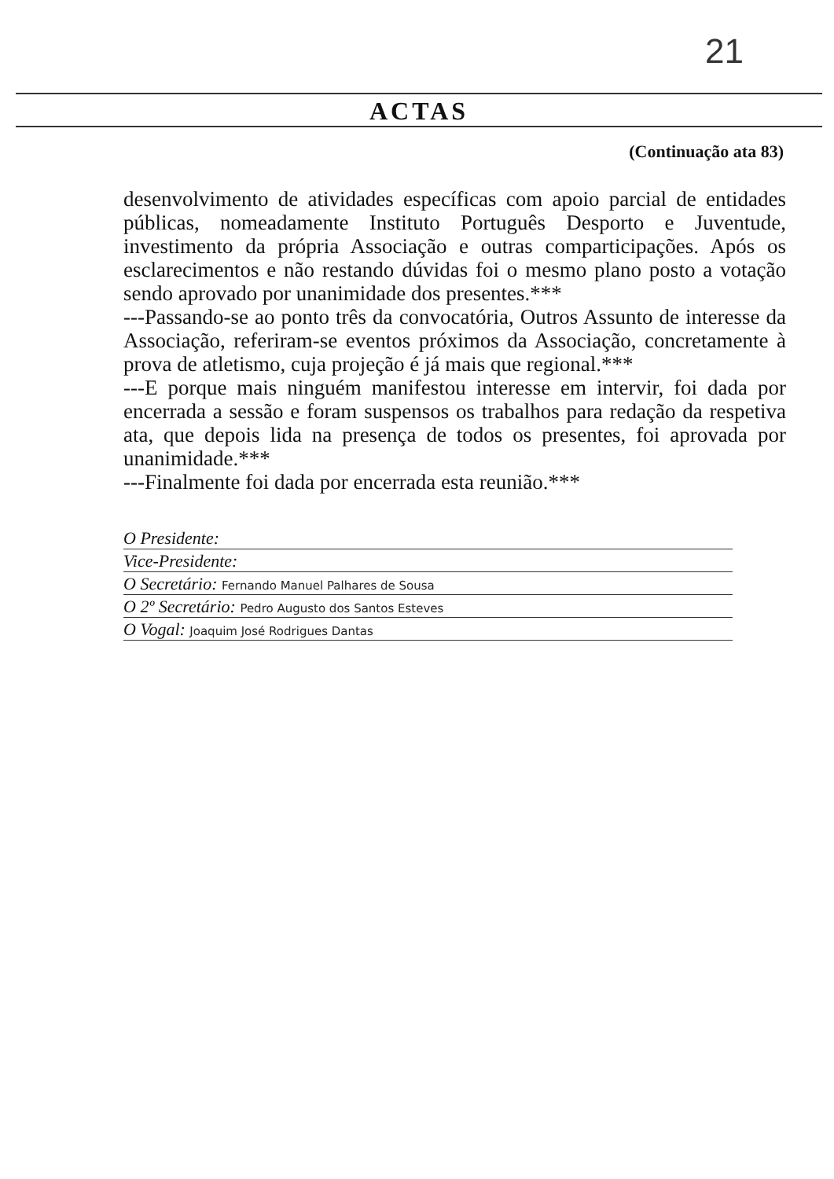21
ACTAS
(Continuação ata 83)
desenvolvimento de atividades específicas com apoio parcial de entidades públicas, nomeadamente Instituto Português Desporto e Juventude, investimento da própria Associação e outras comparticipações. Após os esclarecimentos e não restando dúvidas foi o mesmo plano posto a votação sendo aprovado por unanimidade dos presentes.***
---Passando-se ao ponto três da convocatória, Outros Assunto de interesse da Associação, referiram-se eventos próximos da Associação, concretamente à prova de atletismo, cuja projeção é já mais que regional.***
---E porque mais ninguém manifestou interesse em intervir, foi dada por encerrada a sessão e foram suspensos os trabalhos para redação da respetiva ata, que depois lida na presença de todos os presentes, foi aprovada por unanimidade.***
---Finalmente foi dada por encerrada esta reunião.***
O Presidente:
Vice-Presidente:
O Secretário: Fernando Manuel Palhares de Sousa
O 2º Secretário: Pedro Augusto dos Santos Esteves
O Vogal: Joaquim José Rodrigues Dantas